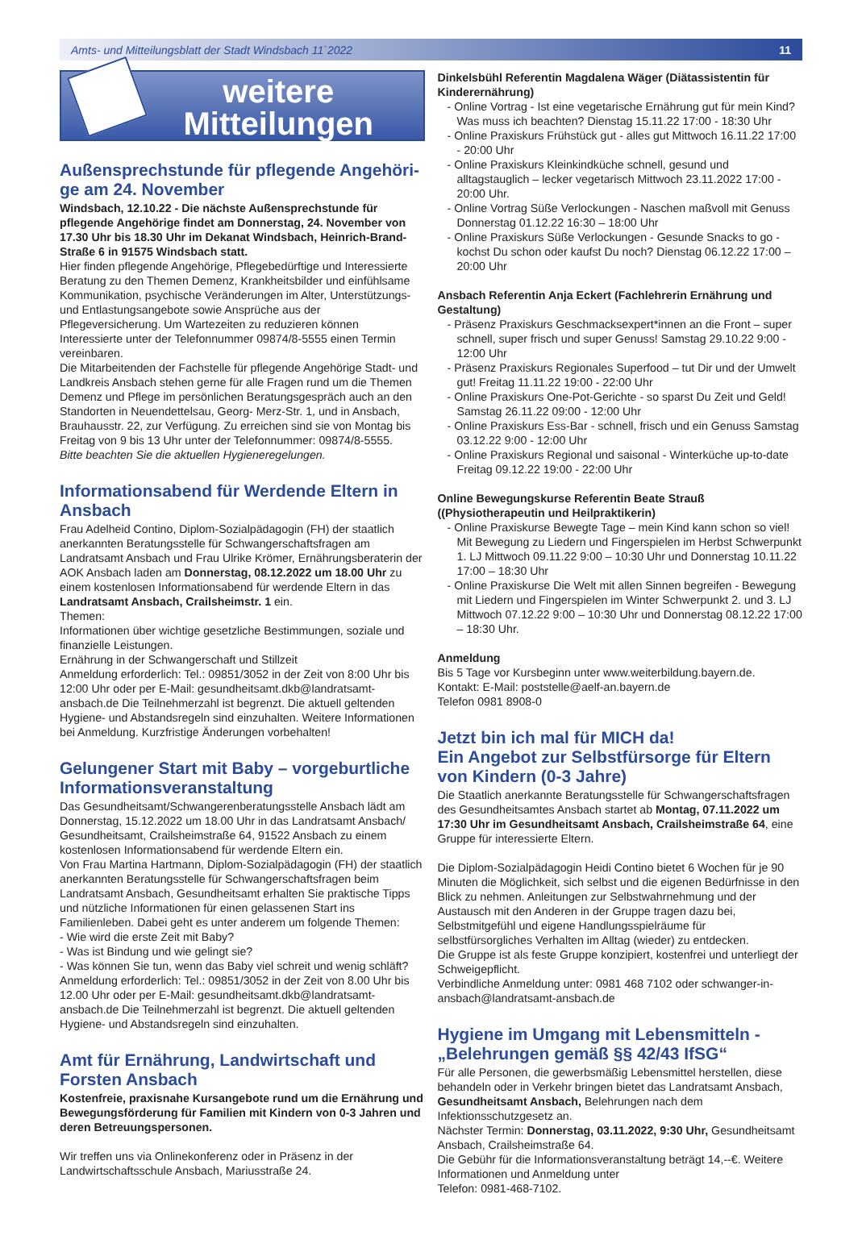Amts- und Mitteilungsblatt der Stadt Windsbach 11`2022 11
weitere
Mitteilungen
Außensprechstunde für pflegende Angehöri­ge am 24. November
Windsbach, 12.10.22 - Die nächste Außensprechstunde für pflegende Angehörige findet am Donnerstag, 24. November von 17.30 Uhr bis 18.30 Uhr im Dekanat Windsbach, Heinrich-Brand-Straße 6 in 91575 Windsbach statt.
Hier finden pflegende Angehörige, Pflegebedürftige und Interessierte Beratung zu den Themen Demenz, Krankheitsbilder und einfühlsame Kommunikation, psychische Veränderungen im Alter, Unterstützungs- und Entlastungsangebote sowie Ansprüche aus der Pflegeversicherung. Um Wartezeiten zu reduzieren können Interessierte unter der Telefonnummer 09874/8-5555 einen Termin vereinbaren.
Die Mitarbeitenden der Fachstelle für pflegende Angehörige Stadt- und Landkreis Ansbach stehen gerne für alle Fragen rund um die Themen Demenz und Pflege im persönlichen Beratungsgespräch auch an den Standorten in Neuendettelsau, Georg- Merz-Str. 1, und in Ansbach, Brauhausstr. 22, zur Verfügung. Zu erreichen sind sie von Montag bis Freitag von 9 bis 13 Uhr unter der Telefonnummer: 09874/8-5555.
Bitte beachten Sie die aktuellen Hygieneregelungen.
Informationsabend für Werdende Eltern in Ansbach
Frau Adelheid Contino, Diplom-Sozialpädagogin (FH) der staatlich anerkannten Beratungsstelle für Schwangerschaftsfragen am Landratsamt Ansbach und Frau Ulrike Krömer, Ernährungsberaterin der AOK Ansbach laden am Donnerstag, 08.12.2022 um 18.00 Uhr zu einem kostenlosen Informationsabend für werdende Eltern in das Landratsamt Ansbach, Crailsheimstr. 1 ein.
Themen:
Informationen über wichtige gesetzliche Bestimmungen, soziale und finanzielle Leistungen.
Ernährung in der Schwangerschaft und Stillzeit
Anmeldung erforderlich: Tel.: 09851/3052 in der Zeit von 8:00 Uhr bis 12:00 Uhr oder per E-Mail: gesundheitsamt.dkb@landratsamt-ansbach.de Die Teilnehmerzahl ist begrenzt. Die aktuell geltenden Hygiene- und Abstandsregeln sind einzuhalten. Weitere Informationen bei Anmeldung. Kurzfristige Änderungen vorbehalten!
Gelungener Start mit Baby – vorgeburtliche Informationsveranstaltung
Das Gesundheitsamt/Schwangerenberatungsstelle Ansbach lädt am Donnerstag, 15.12.2022 um 18.00 Uhr in das Landratsamt Ansbach/ Gesundheitsamt, Crailsheimstraße 64, 91522 Ansbach zu einem kostenlosen Informationsabend für werdende Eltern ein.
Von Frau Martina Hartmann, Diplom-Sozialpädagogin (FH) der staatlich anerkannten Beratungsstelle für Schwangerschaftsfragen beim Landratsamt Ansbach, Gesundheitsamt erhalten Sie praktische Tipps und nützliche Informationen für einen gelassenen Start ins Familienleben. Dabei geht es unter anderem um folgende Themen:
- Wie wird die erste Zeit mit Baby?
- Was ist Bindung und wie gelingt sie?
- Was können Sie tun, wenn das Baby viel schreit und wenig schläft?
Anmeldung erforderlich: Tel.: 09851/3052 in der Zeit von 8.00 Uhr bis 12.00 Uhr oder per E-Mail: gesundheitsamt.dkb@landratsamt-ansbach.de Die Teilnehmerzahl ist begrenzt. Die aktuell geltenden Hygiene- und Abstandsregeln sind einzuhalten.
Amt für Ernährung, Landwirtschaft und Forsten Ansbach
Kostenfreie, praxisnahe Kursangebote rund um die Ernährung und Bewegungsförderung für Familien mit Kindern von 0-3 Jahren und deren Betreuungspersonen.
Wir treffen uns via Onlinekonferenz oder in Präsenz in der Landwirtschaftsschule Ansbach, Mariusstraße 24.
Dinkelsbühl Referentin Magdalena Wäger (Diätassistentin für Kinderernährung)
- Online Vortrag - Ist eine vegetarische Ernährung gut für mein Kind? Was muss ich beachten? Dienstag 15.11.22 17:00 - 18:30 Uhr
- Online Praxiskurs Frühstück gut - alles gut Mittwoch 16.11.22 17:00 - 20:00 Uhr
- Online Praxiskurs Kleinkindküche schnell, gesund und alltagstauglich – lecker vegetarisch Mittwoch 23.11.2022 17:00 - 20:00 Uhr.
- Online Vortrag Süße Verlockungen - Naschen maßvoll mit Genuss Donnerstag 01.12.22 16:30 – 18:00 Uhr
- Online Praxiskurs Süße Verlockungen - Gesunde Snacks to go - kochst Du schon oder kaufst Du noch? Dienstag 06.12.22 17:00 – 20:00 Uhr
Ansbach Referentin Anja Eckert (Fachlehrerin Ernährung und Gestaltung)
- Präsenz Praxiskurs Geschmacksexpert*innen an die Front – super schnell, super frisch und super Genuss! Samstag 29.10.22 9:00 - 12:00 Uhr
- Präsenz Praxiskurs Regionales Superfood – tut Dir und der Umwelt gut! Freitag 11.11.22 19:00 - 22:00 Uhr
- Online Praxiskurs One-Pot-Gerichte - so sparst Du Zeit und Geld! Samstag 26.11.22 09:00 - 12:00 Uhr
- Online Praxiskurs Ess-Bar - schnell, frisch und ein Genuss Samstag 03.12.22 9:00 - 12:00 Uhr
- Online Praxiskurs Regional und saisonal - Winterküche up-to-date Freitag 09.12.22 19:00 - 22:00 Uhr
Online Bewegungskurse Referentin Beate Strauß ((Physiotherapeutin und Heilpraktikerin)
- Online Praxiskurse Bewegte Tage – mein Kind kann schon so viel! Mit Bewegung zu Liedern und Fingerspielen im Herbst Schwerpunkt 1. LJ Mittwoch 09.11.22 9:00 – 10:30 Uhr und Donnerstag 10.11.22 17:00 – 18:30 Uhr
- Online Praxiskurse Die Welt mit allen Sinnen begreifen - Bewegung mit Liedern und Fingerspielen im Winter Schwerpunkt 2. und 3. LJ Mittwoch 07.12.22 9:00 – 10:30 Uhr und Donnerstag 08.12.22 17:00 – 18:30 Uhr.
Anmeldung
Bis 5 Tage vor Kursbeginn unter www.weiterbildung.bayern.de.
Kontakt: E-Mail: poststelle@aelf-an.bayern.de
Telefon 0981 8908-0
Jetzt bin ich mal für MICH da!
Ein Angebot zur Selbstfürsorge für Eltern von Kindern (0-3 Jahre)
Die Staatlich anerkannte Beratungsstelle für Schwangerschaftsfragen des Gesundheitsamtes Ansbach startet ab Montag, 07.11.2022 um 17:30 Uhr im Gesundheitsamt Ansbach, Crailsheimstraße 64, eine Gruppe für interessierte Eltern.
Die Diplom-Sozialpädagogin Heidi Contino bietet 6 Wochen für je 90 Minuten die Möglichkeit, sich selbst und die eigenen Bedürfnisse in den Blick zu nehmen. Anleitungen zur Selbstwahrnehmung und der Austausch mit den Anderen in der Gruppe tragen dazu bei, Selbstmitgefühl und eigene Handlungsspielräume für selbstfürsorgliches Verhalten im Alltag (wieder) zu entdecken.
Die Gruppe ist als feste Gruppe konzipiert, kostenfrei und unterliegt der Schweigepflicht.
Verbindliche Anmeldung unter: 0981 468 7102 oder schwanger-in-ansbach@landratsamt-ansbach.de
Hygiene im Umgang mit Lebensmitteln - „Belehrungen gemäß §§ 42/43 IfSG“
Für alle Personen, die gewerbsmäßig Lebensmittel herstellen, diese behandeln oder in Verkehr bringen bietet das Landratsamt Ansbach, Gesundheitsamt Ansbach, Belehrungen nach dem Infektionsschutzgesetz an.
Nächster Termin: Donnerstag, 03.11.2022, 9:30 Uhr, Gesundheitsamt Ansbach, Crailsheimstraße 64.
Die Gebühr für die Informationsveranstaltung beträgt 14,--€. Weitere Informationen und Anmeldung unter
Telefon: 0981-468-7102.